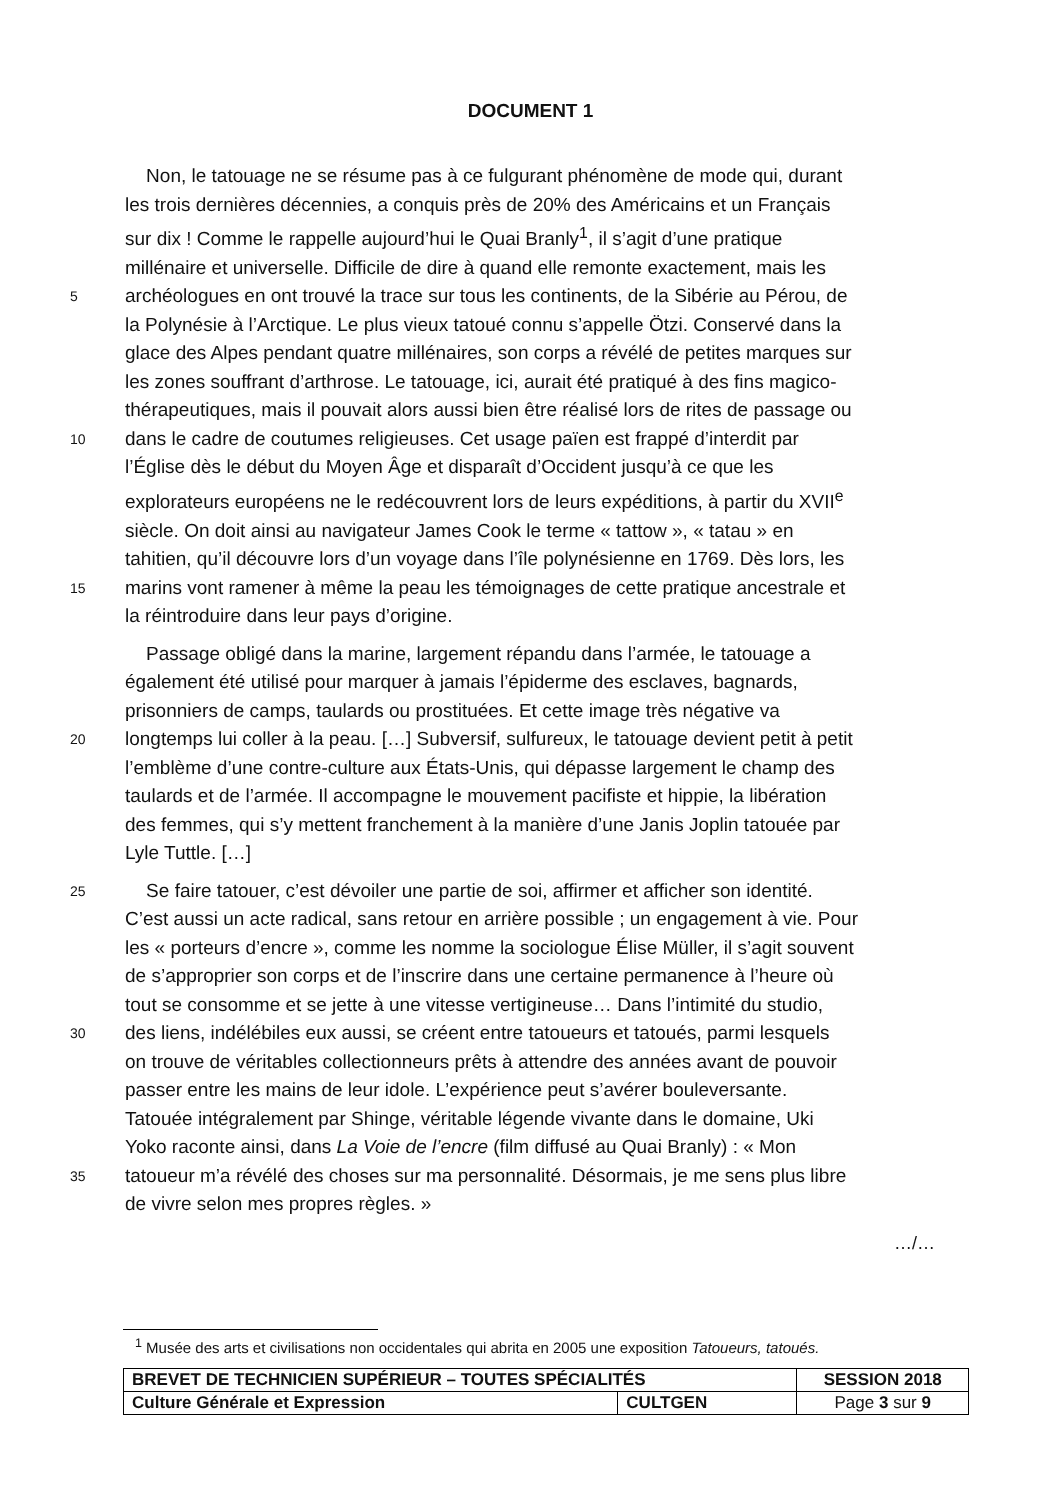DOCUMENT 1
Non, le tatouage ne se résume pas à ce fulgurant phénomène de mode qui, durant
les trois dernières décennies, a conquis près de 20% des Américains et un Français
sur dix ! Comme le rappelle aujourd’hui le Quai Branly<sup>1</sup>, il s’agit d’une pratique
millénaire et universelle. Difficile de dire à quand elle remonte exactement, mais les
5
archéologues en ont trouvé la trace sur tous les continents, de la Sibérie au Pérou, de
la Polynésie à l’Arctique. Le plus vieux tatoué connu s’appelle Ötzi. Conservé dans la
glace des Alpes pendant quatre millénaires, son corps a révélé de petites marques sur
les zones souffrant d’arthrose. Le tatouage, ici, aurait été pratiqué à des fins magico-
thérapeutiques, mais il pouvait alors aussi bien être réalisé lors de rites de passage ou
10
dans le cadre de coutumes religieuses. Cet usage païen est frappé d’interdit par
l’Église dès le début du Moyen Âge et disparaît d’Occident jusqu’à ce que les
explorateurs européens ne le redécouvrent lors de leurs expéditions, à partir du XVII<sup>e</sup>
siècle. On doit ainsi au navigateur James Cook le terme « tattow », « tatau » en
tahitien, qu’il découvre lors d’un voyage dans l’île polynésienne en 1769. Dès lors, les
15
marins vont ramener à même la peau les témoignages de cette pratique ancestrale et
la réintroduire dans leur pays d’origine.
Passage obligé dans la marine, largement répandu dans l’armée, le tatouage a
également été utilisé pour marquer à jamais l’épiderme des esclaves, bagnards,
prisonniers de camps, taulards ou prostituées. Et cette image très négative va
20
longtemps lui coller à la peau. […] Subversif, sulfureux, le tatouage devient petit à petit
l’emblème d’une contre-culture aux États-Unis, qui dépasse largement le champ des
taulards et de l’armée. Il accompagne le mouvement pacifiste et hippie, la libération
des femmes, qui s’y mettent franchement à la manière d’une Janis Joplin tatouée par
Lyle Tuttle. […]
25
Se faire tatouer, c’est dévoiler une partie de soi, affirmer et afficher son identité.
C’est aussi un acte radical, sans retour en arrière possible ; un engagement à vie. Pour
les « porteurs d’encre », comme les nomme la sociologue Élise Müller, il s’agit souvent
de s’approprier son corps et de l’inscrire dans une certaine permanence à l’heure où
tout se consomme et se jette à une vitesse vertigineuse… Dans l’intimité du studio,
30
des liens, indélébiles eux aussi, se créent entre tatoueurs et tatoués, parmi lesquels
on trouve de véritables collectionneurs prêts à attendre des années avant de pouvoir
passer entre les mains de leur idole. L’expérience peut s’avérer bouleversante.
Tatouée intégralement par Shinge, véritable légende vivante dans le domaine, Uki
Yoko raconte ainsi, dans La Voie de l’encre (film diffusé au Quai Branly) : « Mon
35
tatoueur m’a révélé des choses sur ma personnalité. Désormais, je me sens plus libre
de vivre selon mes propres règles. »
…/…
<sup>1</sup> Musée des arts et civilisations non occidentales qui abrita en 2005 une exposition Tatoueurs, tatoués.
| BREVET DE TECHNICIEN SUPÉRIEUR – TOUTES SPÉCIALITÉS | | SESSION 2018 |
| Culture Générale et Expression | CULTGEN | Page 3 sur 9 |